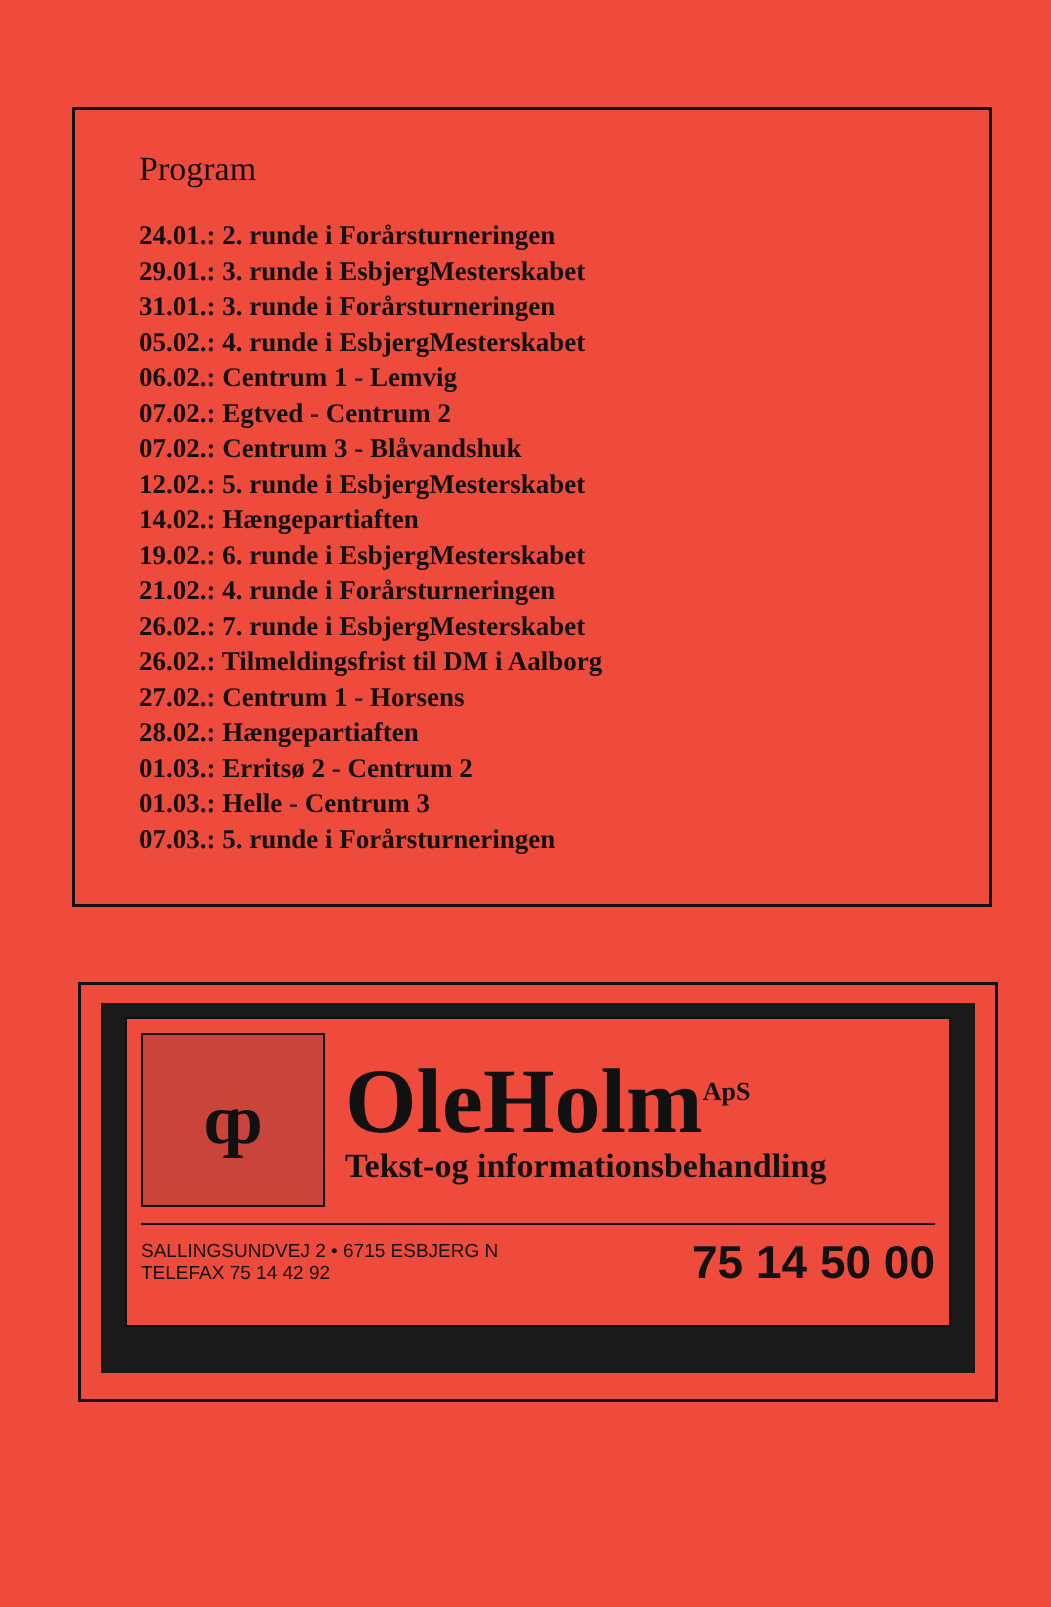Program
24.01.: 2. runde i Forårsturneringen
29.01.: 3. runde i EsbjergMesterskabet
31.01.: 3. runde i Forårsturneringen
05.02.: 4. runde i EsbjergMesterskabet
06.02.: Centrum 1 - Lemvig
07.02.: Egtved - Centrum 2
07.02.: Centrum 3 - Blåvandshuk
12.02.: 5. runde i EsbjergMesterskabet
14.02.: Hængepartiaften
19.02.: 6. runde i EsbjergMesterskabet
21.02.: 4. runde i Forårsturneringen
26.02.: 7. runde i EsbjergMesterskabet
26.02.: Tilmeldingsfrist til DM i Aalborg
27.02.: Centrum 1 - Horsens
28.02.: Hængepartiaften
01.03.: Erritsø 2 - Centrum 2
01.03.: Helle - Centrum 3
07.03.: 5. runde i Forårsturneringen
ȹ
OleHolm<sup>ApS</sup>
Tekst-og informationsbehandling
SALLINGSUNDVEJ 2 • 6715 ESBJERG N
TELEFAX 75 14 42 92
75 14 50 00